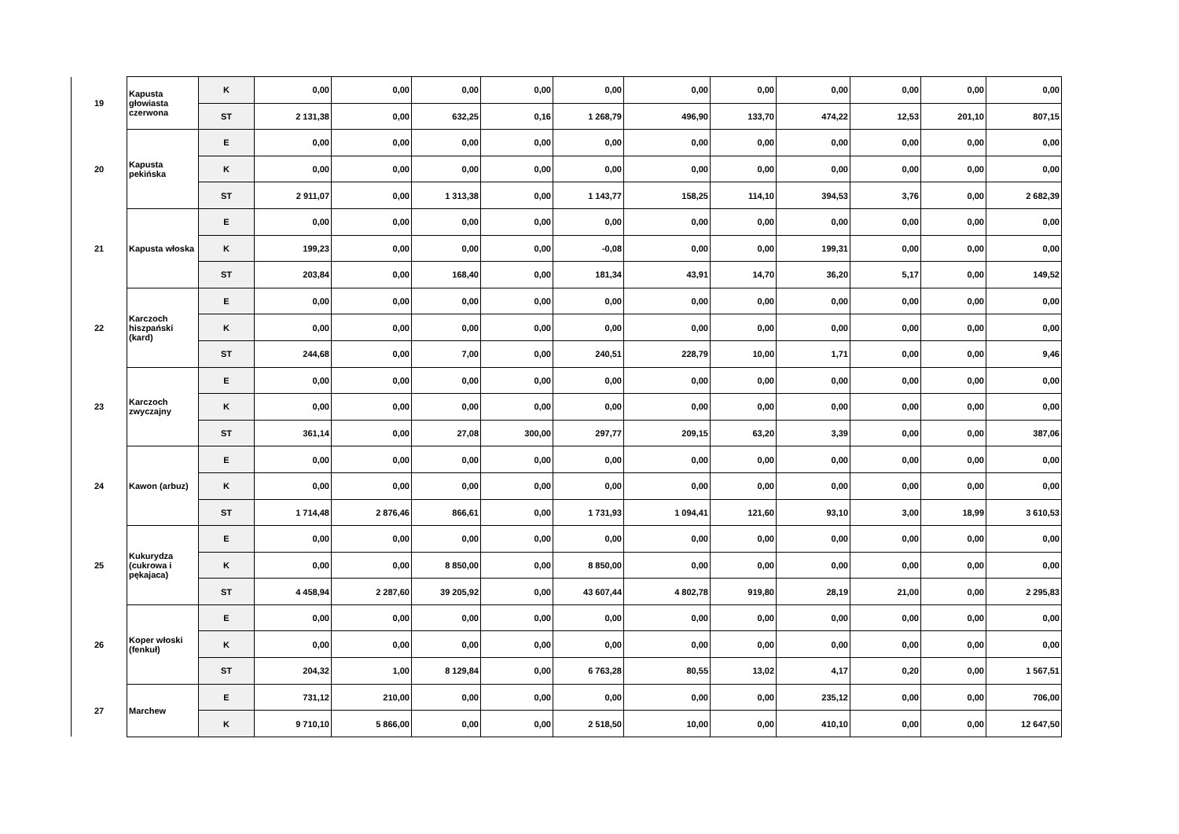| 19 | Kapusta głowiasta czerwona | K | 0,00 | 0,00 | 0,00 | 0,00 | 0,00 | 0,00 | 0,00 | 0,00 | 0,00 | 0,00 | 0,00 |
| | | ST | 2 131,38 | 0,00 | 632,25 | 0,16 | 1 268,79 | 496,90 | 133,70 | 474,22 | 12,53 | 201,10 | 807,15 |
| 20 | Kapusta pekińska | E | 0,00 | 0,00 | 0,00 | 0,00 | 0,00 | 0,00 | 0,00 | 0,00 | 0,00 | 0,00 | 0,00 |
| | | K | 0,00 | 0,00 | 0,00 | 0,00 | 0,00 | 0,00 | 0,00 | 0,00 | 0,00 | 0,00 | 0,00 |
| | | ST | 2 911,07 | 0,00 | 1 313,38 | 0,00 | 1 143,77 | 158,25 | 114,10 | 394,53 | 3,76 | 0,00 | 2 682,39 |
| 21 | Kapusta włoska | E | 0,00 | 0,00 | 0,00 | 0,00 | 0,00 | 0,00 | 0,00 | 0,00 | 0,00 | 0,00 | 0,00 |
| | | K | 199,23 | 0,00 | 0,00 | 0,00 | -0,08 | 0,00 | 0,00 | 199,31 | 0,00 | 0,00 | 0,00 |
| | | ST | 203,84 | 0,00 | 168,40 | 0,00 | 181,34 | 43,91 | 14,70 | 36,20 | 5,17 | 0,00 | 149,52 |
| 22 | Karczoch hiszpański (kard) | E | 0,00 | 0,00 | 0,00 | 0,00 | 0,00 | 0,00 | 0,00 | 0,00 | 0,00 | 0,00 | 0,00 |
| | | K | 0,00 | 0,00 | 0,00 | 0,00 | 0,00 | 0,00 | 0,00 | 0,00 | 0,00 | 0,00 | 0,00 |
| | | ST | 244,68 | 0,00 | 7,00 | 0,00 | 240,51 | 228,79 | 10,00 | 1,71 | 0,00 | 0,00 | 9,46 |
| 23 | Karczoch zwyczajny | E | 0,00 | 0,00 | 0,00 | 0,00 | 0,00 | 0,00 | 0,00 | 0,00 | 0,00 | 0,00 | 0,00 |
| | | K | 0,00 | 0,00 | 0,00 | 0,00 | 0,00 | 0,00 | 0,00 | 0,00 | 0,00 | 0,00 | 0,00 |
| | | ST | 361,14 | 0,00 | 27,08 | 300,00 | 297,77 | 209,15 | 63,20 | 3,39 | 0,00 | 0,00 | 387,06 |
| 24 | Kawon (arbuz) | E | 0,00 | 0,00 | 0,00 | 0,00 | 0,00 | 0,00 | 0,00 | 0,00 | 0,00 | 0,00 | 0,00 |
| | | K | 0,00 | 0,00 | 0,00 | 0,00 | 0,00 | 0,00 | 0,00 | 0,00 | 0,00 | 0,00 | 0,00 |
| | | ST | 1 714,48 | 2 876,46 | 866,61 | 0,00 | 1 731,93 | 1 094,41 | 121,60 | 93,10 | 3,00 | 18,99 | 3 610,53 |
| 25 | Kukurydza (cukrowa i pękajaca) | E | 0,00 | 0,00 | 0,00 | 0,00 | 0,00 | 0,00 | 0,00 | 0,00 | 0,00 | 0,00 | 0,00 |
| | | K | 0,00 | 0,00 | 8 850,00 | 0,00 | 8 850,00 | 0,00 | 0,00 | 0,00 | 0,00 | 0,00 | 0,00 |
| | | ST | 4 458,94 | 2 287,60 | 39 205,92 | 0,00 | 43 607,44 | 4 802,78 | 919,80 | 28,19 | 21,00 | 0,00 | 2 295,83 |
| 26 | Koper włoski (fenkuł) | E | 0,00 | 0,00 | 0,00 | 0,00 | 0,00 | 0,00 | 0,00 | 0,00 | 0,00 | 0,00 | 0,00 |
| | | K | 0,00 | 0,00 | 0,00 | 0,00 | 0,00 | 0,00 | 0,00 | 0,00 | 0,00 | 0,00 | 0,00 |
| | | ST | 204,32 | 1,00 | 8 129,84 | 0,00 | 6 763,28 | 80,55 | 13,02 | 4,17 | 0,20 | 0,00 | 1 567,51 |
| 27 | Marchew | E | 731,12 | 210,00 | 0,00 | 0,00 | 0,00 | 0,00 | 0,00 | 235,12 | 0,00 | 0,00 | 706,00 |
| | | K | 9 710,10 | 5 866,00 | 0,00 | 0,00 | 2 518,50 | 10,00 | 0,00 | 410,10 | 0,00 | 0,00 | 12 647,50 |